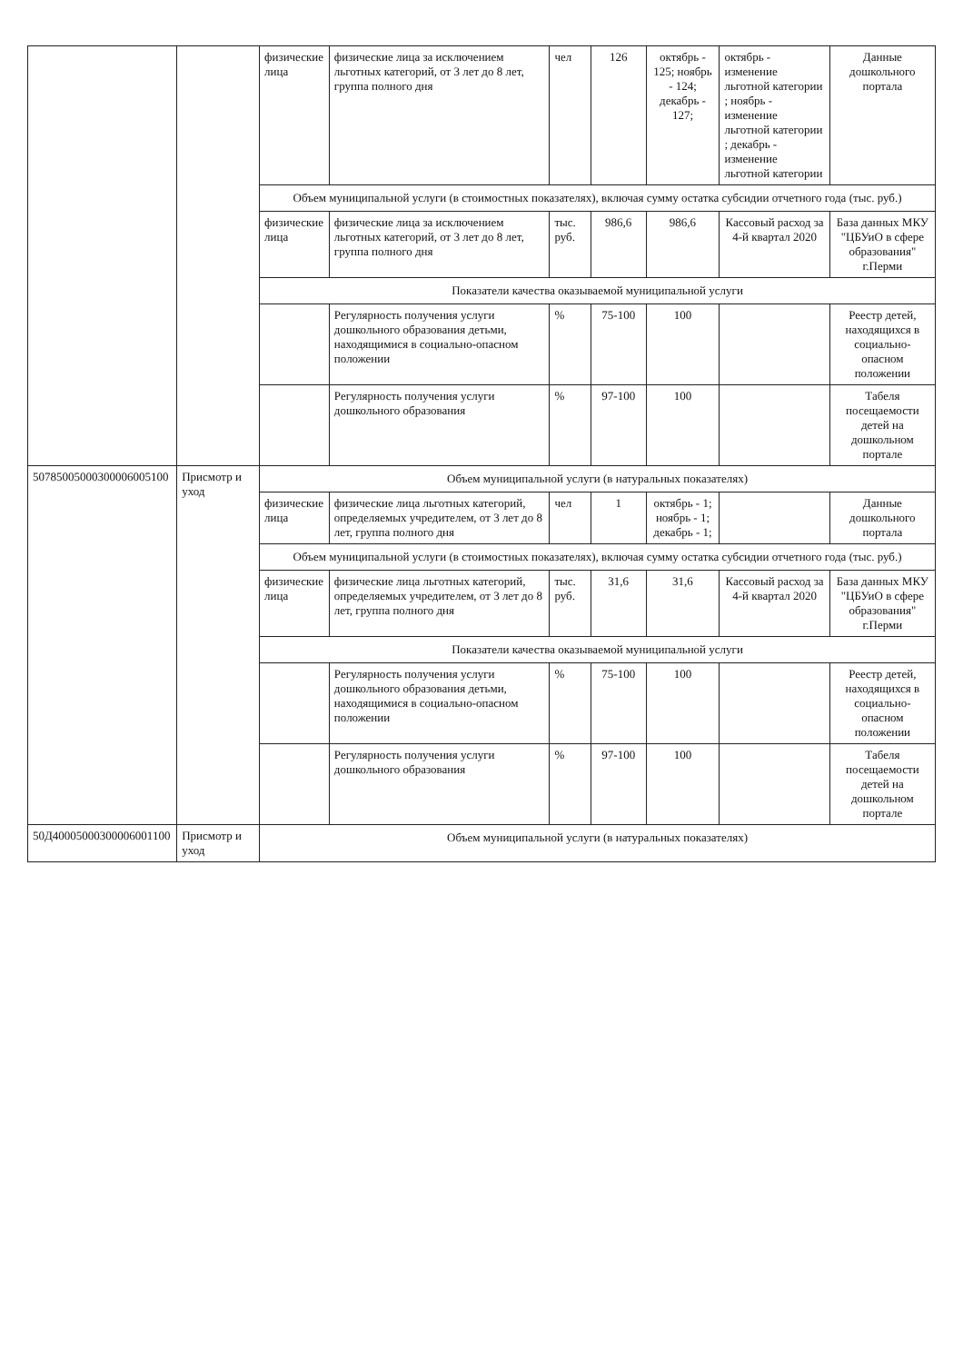| | | физические лица | физические лица за исключением льготных категорий, от 3 лет до 8 лет, группа полного дня | чел | 126 | октябрь - 125; ноябрь - 124; декабрь - 127; | октябрь - изменение льготной категории ; ноябрь - изменение льготной категории ; декабрь - изменение льготной категории | Данные дошкольного портала |
| | | Объем муниципальной услуги (в стоимостных показателях), включая сумму остатка субсидии отчетного года (тыс. руб.) | | | | | | |
| | | физические лица | физические лица за исключением льготных категорий, от 3 лет до 8 лет, группа полного дня | тыс. руб. | 986,6 | 986,6 | Кассовый расход за 4-й квартал 2020 | База данных МКУ "ЦБУиО в сфере образования" г.Перми |
| | | Показатели качества оказываемой муниципальной услуги | | | | | | |
| | | | Регулярность получения услуги дошкольного образования детьми, находящимися в социально-опасном положении | % | 75-100 | 100 | | Реестр детей, находящихся в социально-опасном положении |
| | | | Регулярность получения услуги дошкольного образования | % | 97-100 | 100 | | Табеля посещаемости детей на дошкольном портале |
| 50785005000300006005100 | Присмотр и уход | Объем муниципальной услуги (в натуральных показателях) | | | | | | |
| | | физические лица | физические лица льготных категорий, определяемых учредителем, от 3 лет до 8 лет, группа полного дня | чел | 1 | октябрь - 1; ноябрь - 1; декабрь - 1; | | Данные дошкольного портала |
| | | Объем муниципальной услуги (в стоимостных показателях), включая сумму остатка субсидии отчетного года (тыс. руб.) | | | | | | |
| | | физические лица | физические лица льготных категорий, определяемых учредителем, от 3 лет до 8 лет, группа полного дня | тыс. руб. | 31,6 | 31,6 | Кассовый расход за 4-й квартал 2020 | База данных МКУ "ЦБУиО в сфере образования" г.Перми |
| | | Показатели качества оказываемой муниципальной услуги | | | | | | |
| | | | Регулярность получения услуги дошкольного образования детьми, находящимися в социально-опасном положении | % | 75-100 | 100 | | Реестр детей, находящихся в социально-опасном положении |
| | | | Регулярность получения услуги дошкольного образования | % | 97-100 | 100 | | Табеля посещаемости детей на дошкольном портале |
| 50Д40005000300006001100 | Присмотр и уход | Объем муниципальной услуги (в натуральных показателях) | | | | | | |